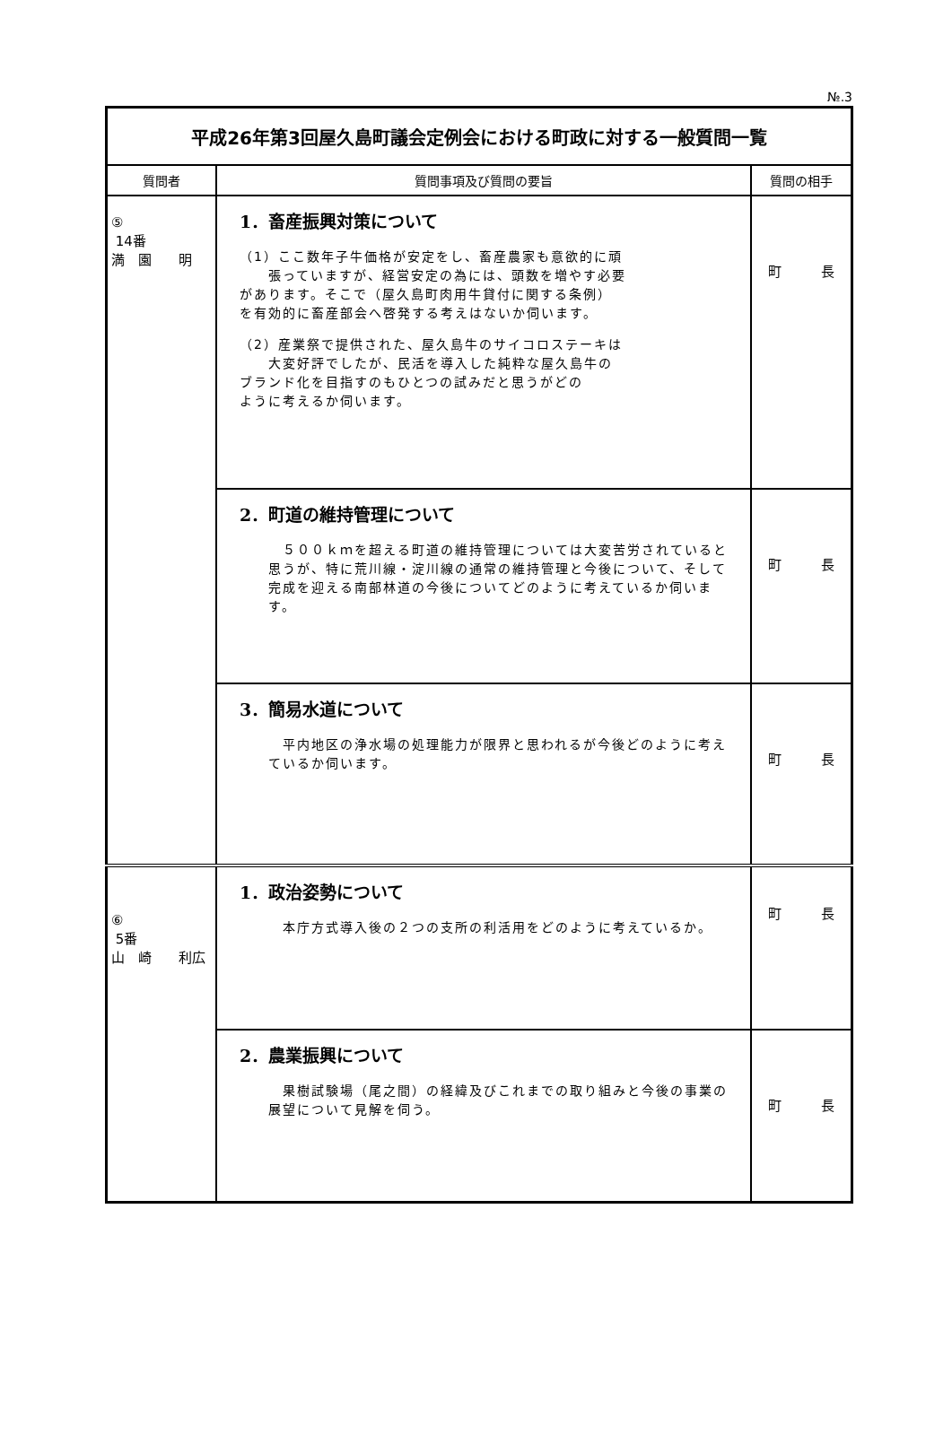№.3
| 平成26年第3回屋久島町議会定例会における町政に対する一般質問一覧 | | |
| 質問者 | 質問事項及び質問の要旨 | 質問の相手 |
| ⑤ 14番 満 園 明 | 1．畜産振興対策について （1）ここ数年子牛価格が安定をし、畜産農家も意欲的に頑 張っていますが、経営安定の為には、頭数を増やす必要 があります。そこで（屋久島町肉用牛貸付に関する条例） を有効的に畜産部会へ啓発する考えはないか伺います。 （2）産業祭で提供された、屋久島牛のサイコロステーキは 大変好評でしたが、民活を導入した純粋な屋久島牛の ブランド化を目指すのもひとつの試みだと思うがどの ように考えるか伺います。 | 町 長 |
| | 2．町道の維持管理について ５００ｋｍを超える町道の維持管理については大変苦労されていると思うが、特に荒川線・淀川線の通常の維持管理と今後について、そして完成を迎える南部林道の今後についてどのように考えているか伺います。 | 町 長 |
| | 3．簡易水道について 平内地区の浄水場の処理能力が限界と思われるが今後どのように考えているか伺います。 | 町 長 |
| ⑥ 5番 山 崎 利広 | 1．政治姿勢について 本庁方式導入後の２つの支所の利活用をどのように考えているか。 | 町 長 |
| | 2．農業振興について 果樹試験場（尾之間）の経緯及びこれまでの取り組みと今後の事業の展望について見解を伺う。 | 町 長 |